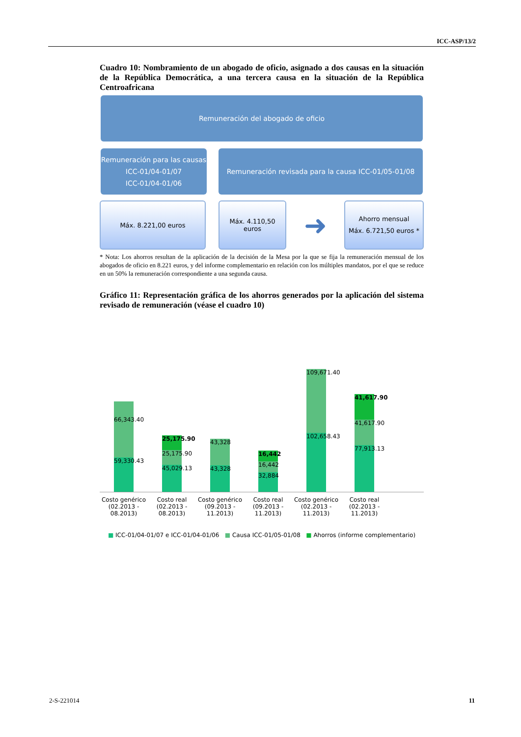ICC-ASP/13/2
Cuadro 10: Nombramiento de un abogado de oficio, asignado a dos causas en la situación de la República Democrática, a una tercera causa en la situación de la República Centroafricana
Remuneración del abogado de oficio
Remuneración para las causas
ICC-01/04-01/07
ICC-01/04-01/06
Remuneración revisada para la causa ICC-01/05-01/08
Máx. 8.221,00 euros
Máx. 4.110,50
euros
➜
Ahorro mensual
Máx. 6.721,50 euros *
* Nota: Los ahorros resultan de la aplicación de la decisión de la Mesa por la que se fija la remuneración mensual de los abogados de oficio en 8.221 euros, y del informe complementario en relación con los múltiples mandatos, por el que se reduce en un 50% la remuneración correspondiente a una segunda causa.
Gráfico 11: Representación gráfica de los ahorros generados por la aplicación del sistema revisado de remuneración (véase el cuadro 10)
66,343.40
59,330.43
25,175.90
25,175.90
45,029.13
43,328
43,328
16,442
16,442
32,884
109,671.40
102,658.43
41,617.90
41,617.90
77,913.13
Costo genérico (02.2013 - 08.2013)
Costo real (02.2013 - 08.2013)
Costo genérico (09.2013 - 11.2013)
Costo real (09.2013 - 11.2013)
Costo genérico (02.2013 - 11.2013)
Costo real (02.2013 - 11.2013)
■ ICC-01/04-01/07 e ICC-01/04-01/06 ■ Causa ICC-01/05-01/08 ■ Ahorros (informe complementario)
2-S-221014 11